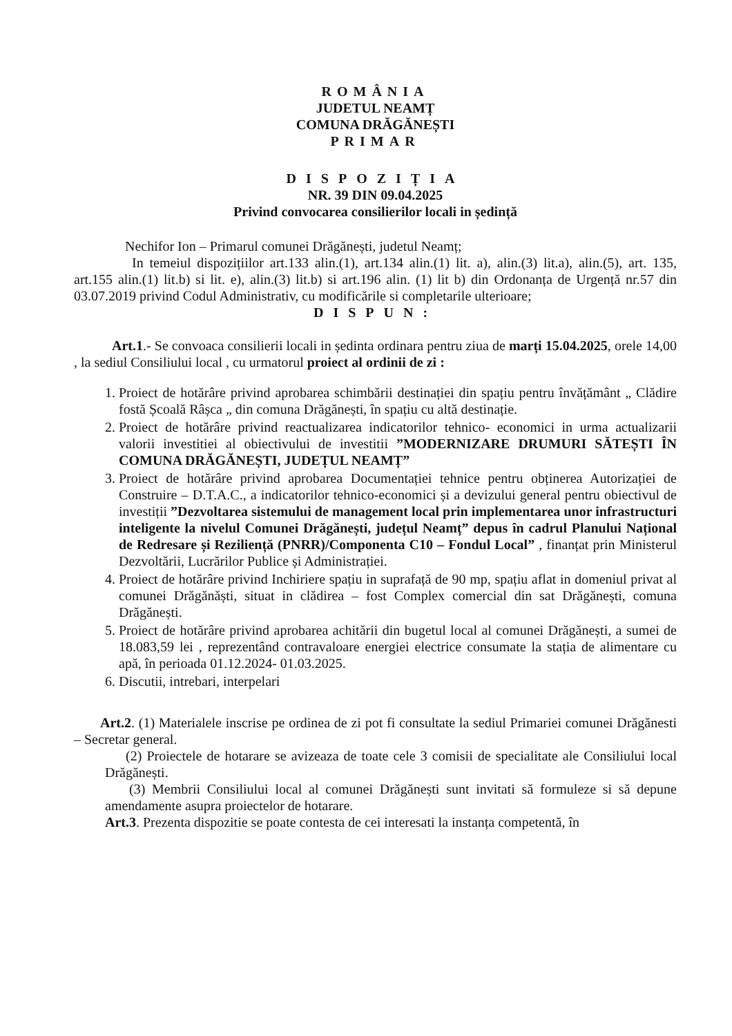ROMÂNIA
JUDETUL NEAMȚ
COMUNA DRĂGĂNEȘTI
PRIMAR
DISPOZIȚIA
NR. 39 DIN 09.04.2025
Privind convocarea consilierilor locali in ședință
Nechifor Ion – Primarul comunei Drăgănești, judetul Neamț;
In temeiul dispozițiilor art.133 alin.(1), art.134 alin.(1) lit. a), alin.(3) lit.a), alin.(5), art. 135, art.155 alin.(1) lit.b) si lit. e), alin.(3) lit.b) si art.196 alin. (1) lit b) din Ordonanța de Urgență nr.57 din 03.07.2019 privind Codul Administrativ, cu modificările si completarile ulterioare;
DISPUN:
Art.1.- Se convoaca consilierii locali in ședinta ordinara pentru ziua de marți 15.04.2025, orele 14,00 , la sediul Consiliului local , cu urmatorul proiect al ordinii de zi :
1. Proiect de hotărâre privind aprobarea schimbării destinației din spațiu pentru învățământ „ Clădire fostă Școală Râșca „ din comuna Drăgănești, în spațiu cu altă destinație.
2. Proiect de hotărâre privind reactualizarea indicatorilor tehnico- economici in urma actualizarii valorii investitiei al obiectivului de investitii ”MODERNIZARE DRUMURI SĂTEȘTI ÎN COMUNA DRĂGĂNEȘTI, JUDEȚUL NEAMȚ”
3. Proiect de hotărâre privind aprobarea Documentației tehnice pentru obținerea Autorizației de Construire – D.T.A.C., a indicatorilor tehnico-economici și a devizului general pentru obiectivul de investiții ”Dezvoltarea sistemului de management local prin implementarea unor infrastructuri inteligente la nivelul Comunei Drăgănești, județul Neamț” depus în cadrul Planului Național de Redresare și Reziliență (PNRR)/Componenta C10 – Fondul Local” , finanțat prin Ministerul Dezvoltării, Lucrărilor Publice și Administrației.
4. Proiect de hotărâre privind Inchiriere spațiu in suprafață de 90 mp, spațiu aflat in domeniul privat al comunei Drăgănăști, situat in clădirea – fost Complex comercial din sat Drăgănești, comuna Drăgănești.
5. Proiect de hotărâre privind aprobarea achitării din bugetul local al comunei Drăgănești, a sumei de 18.083,59 lei , reprezentând contravaloare energiei electrice consumate la stația de alimentare cu apă, în perioada 01.12.2024- 01.03.2025.
6. Discutii, intrebari, interpelari
Art.2. (1) Materialele inscrise pe ordinea de zi pot fi consultate la sediul Primariei comunei Drăgănesti – Secretar general.
(2) Proiectele de hotarare se avizeaza de toate cele 3 comisii de specialitate ale Consiliului local Drăgănești.
(3) Membrii Consiliului local al comunei Drăgănești sunt invitati să formuleze si să depune amendamente asupra proiectelor de hotarare.
Art.3. Prezenta dispozitie se poate contesta de cei interesati la instanța competentă, în